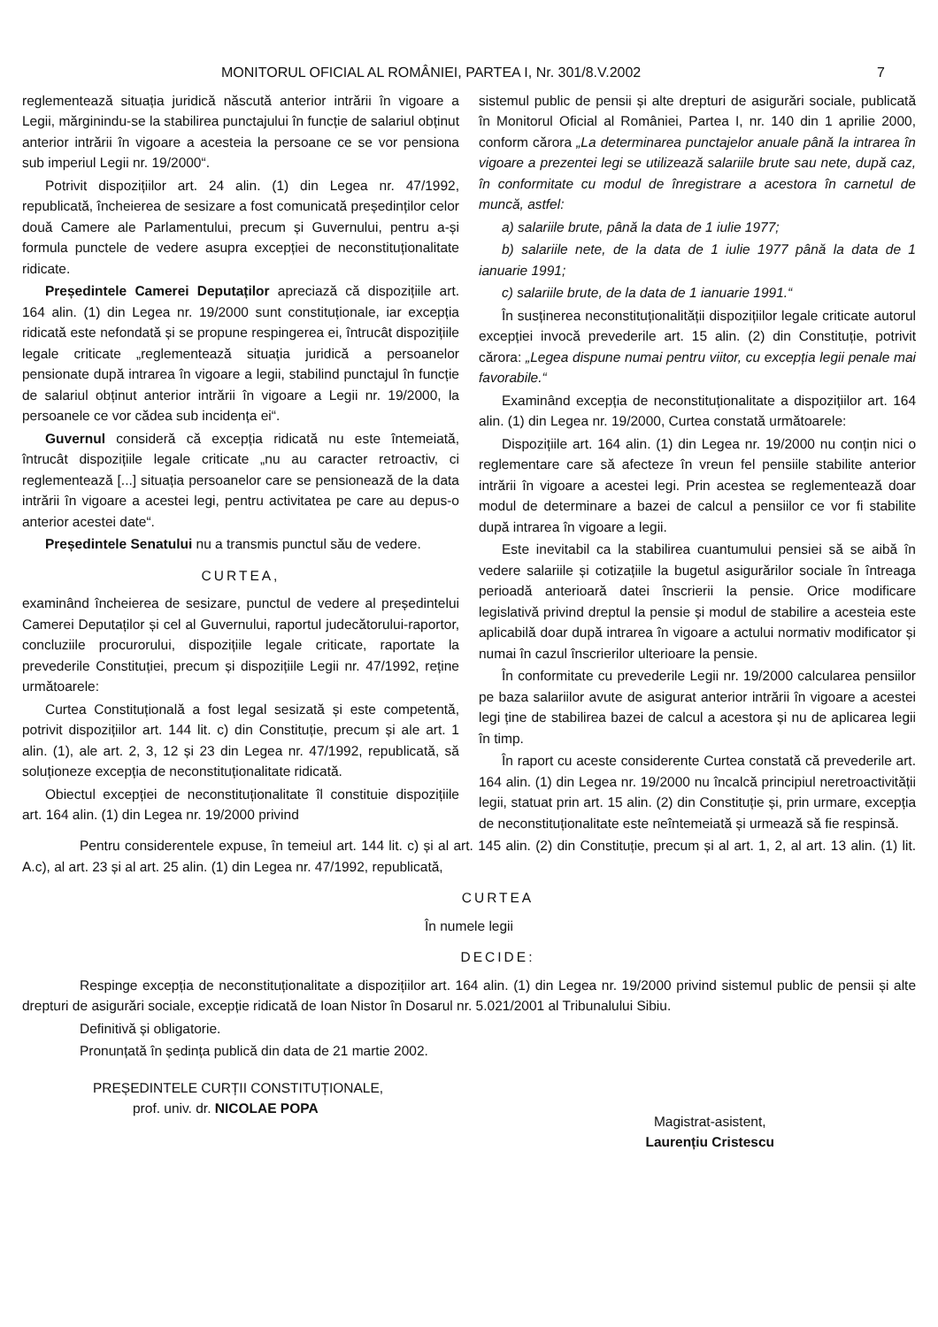MONITORUL OFICIAL AL ROMÂNIEI, PARTEA I, Nr. 301/8.V.2002 7
reglementează situația juridică născută anterior intrării în vigoare a Legii, mărginindu-se la stabilirea punctajului în funcție de salariul obținut anterior intrării în vigoare a acesteia la persoane ce se vor pensiona sub imperiul Legii nr. 19/2000“.
Potrivit dispozițiilor art. 24 alin. (1) din Legea nr. 47/1992, republicată, încheierea de sesizare a fost comunicată președinților celor două Camere ale Parlamentului, precum și Guvernului, pentru a-și formula punctele de vedere asupra excepției de neconstituționalitate ridicate.
Președintele Camerei Deputaților apreciază că dispozițiile art. 164 alin. (1) din Legea nr. 19/2000 sunt constituționale, iar excepția ridicată este nefondată și se propune respingerea ei, întrucât dispozițiile legale criticate „reglementează situația juridică a persoanelor pensionate după intrarea în vigoare a legii, stabilind punctajul în funcție de salariul obținut anterior intrării în vigoare a Legii nr. 19/2000, la persoanele ce vor cădea sub incidența ei“.
Guvernul consideră că excepția ridicată nu este întemeiată, întrucât dispozițiile legale criticate „nu au caracter retroactiv, ci reglementează [...] situația persoanelor care se pensionează de la data intrării în vigoare a acestei legi, pentru activitatea pe care au depus-o anterior acestei date“.
Președintele Senatului nu a transmis punctul său de vedere.
CURTEA,
examinând încheierea de sesizare, punctul de vedere al președintelui Camerei Deputaților și cel al Guvernului, raportul judecătorului-raportor, concluziile procurorului, dispozițiile legale criticate, raportate la prevederile Constituției, precum și dispozițiile Legii nr. 47/1992, reține următoarele:
Curtea Constituțională a fost legal sesizată și este competentă, potrivit dispozițiilor art. 144 lit. c) din Constituție, precum și ale art. 1 alin. (1), ale art. 2, 3, 12 și 23 din Legea nr. 47/1992, republicată, să soluționeze excepția de neconstituționalitate ridicată.
Obiectul excepției de neconstituționalitate îl constituie dispozițiile art. 164 alin. (1) din Legea nr. 19/2000 privind
sistemul public de pensii și alte drepturi de asigurări sociale, publicată în Monitorul Oficial al României, Partea I, nr. 140 din 1 aprilie 2000, conform cărora „La determinarea punctajelor anuale până la intrarea în vigoare a prezentei legi se utilizează salariile brute sau nete, după caz, în conformitate cu modul de înregistrare a acestora în carnetul de muncă, astfel:
a) salariile brute, până la data de 1 iulie 1977;
b) salariile nete, de la data de 1 iulie 1977 până la data de 1 ianuarie 1991;
c) salariile brute, de la data de 1 ianuarie 1991.“
În susținerea neconstituționalității dispozițiilor legale criticate autorul excepției invocă prevederile art. 15 alin. (2) din Constituție, potrivit cărora: „Legea dispune numai pentru viitor, cu excepția legii penale mai favorabile.“
Examinând excepția de neconstituționalitate a dispozițiilor art. 164 alin. (1) din Legea nr. 19/2000, Curtea constată următoarele:
Dispozițiile art. 164 alin. (1) din Legea nr. 19/2000 nu conțin nici o reglementare care să afecteze în vreun fel pensiile stabilite anterior intrării în vigoare a acestei legi. Prin acestea se reglementează doar modul de determinare a bazei de calcul a pensiilor ce vor fi stabilite după intrarea în vigoare a legii.
Este inevitabil ca la stabilirea cuantumului pensiei să se aibă în vedere salariile și cotizațiile la bugetul asigurărilor sociale în întreaga perioadă anterioară datei înscrierii la pensie. Orice modificare legislativă privind dreptul la pensie și modul de stabilire a acesteia este aplicabilă doar după intrarea în vigoare a actului normativ modificator și numai în cazul înscrierilor ulterioare la pensie.
În conformitate cu prevederile Legii nr. 19/2000 calcularea pensiilor pe baza salariilor avute de asigurat anterior intrării în vigoare a acestei legi ține de stabilirea bazei de calcul a acestora și nu de aplicarea legii în timp.
În raport cu aceste considerente Curtea constată că prevederile art. 164 alin. (1) din Legea nr. 19/2000 nu încalcă principiul neretroactivității legii, statuat prin art. 15 alin. (2) din Constituție și, prin urmare, excepția de neconstituționalitate este neîntemeiată și urmează să fie respinsă.
Pentru considerentele expuse, în temeiul art. 144 lit. c) și al art. 145 alin. (2) din Constituție, precum și al art. 1, 2, al art. 13 alin. (1) lit. A.c), al art. 23 și al art. 25 alin. (1) din Legea nr. 47/1992, republicată,
CURTEA
În numele legii
DECIDE:
Respinge excepția de neconstituționalitate a dispozițiilor art. 164 alin. (1) din Legea nr. 19/2000 privind sistemul public de pensii și alte drepturi de asigurări sociale, excepție ridicată de Ioan Nistor în Dosarul nr. 5.021/2001 al Tribunalului Sibiu.
Definitivă și obligatorie.
Pronunțată în ședința publică din data de 21 martie 2002.
PREȘEDINTELE CURȚII CONSTITUȚIONALE,
prof. univ. dr. NICOLAE POPA
Magistrat-asistent,
Laurențiu Cristescu